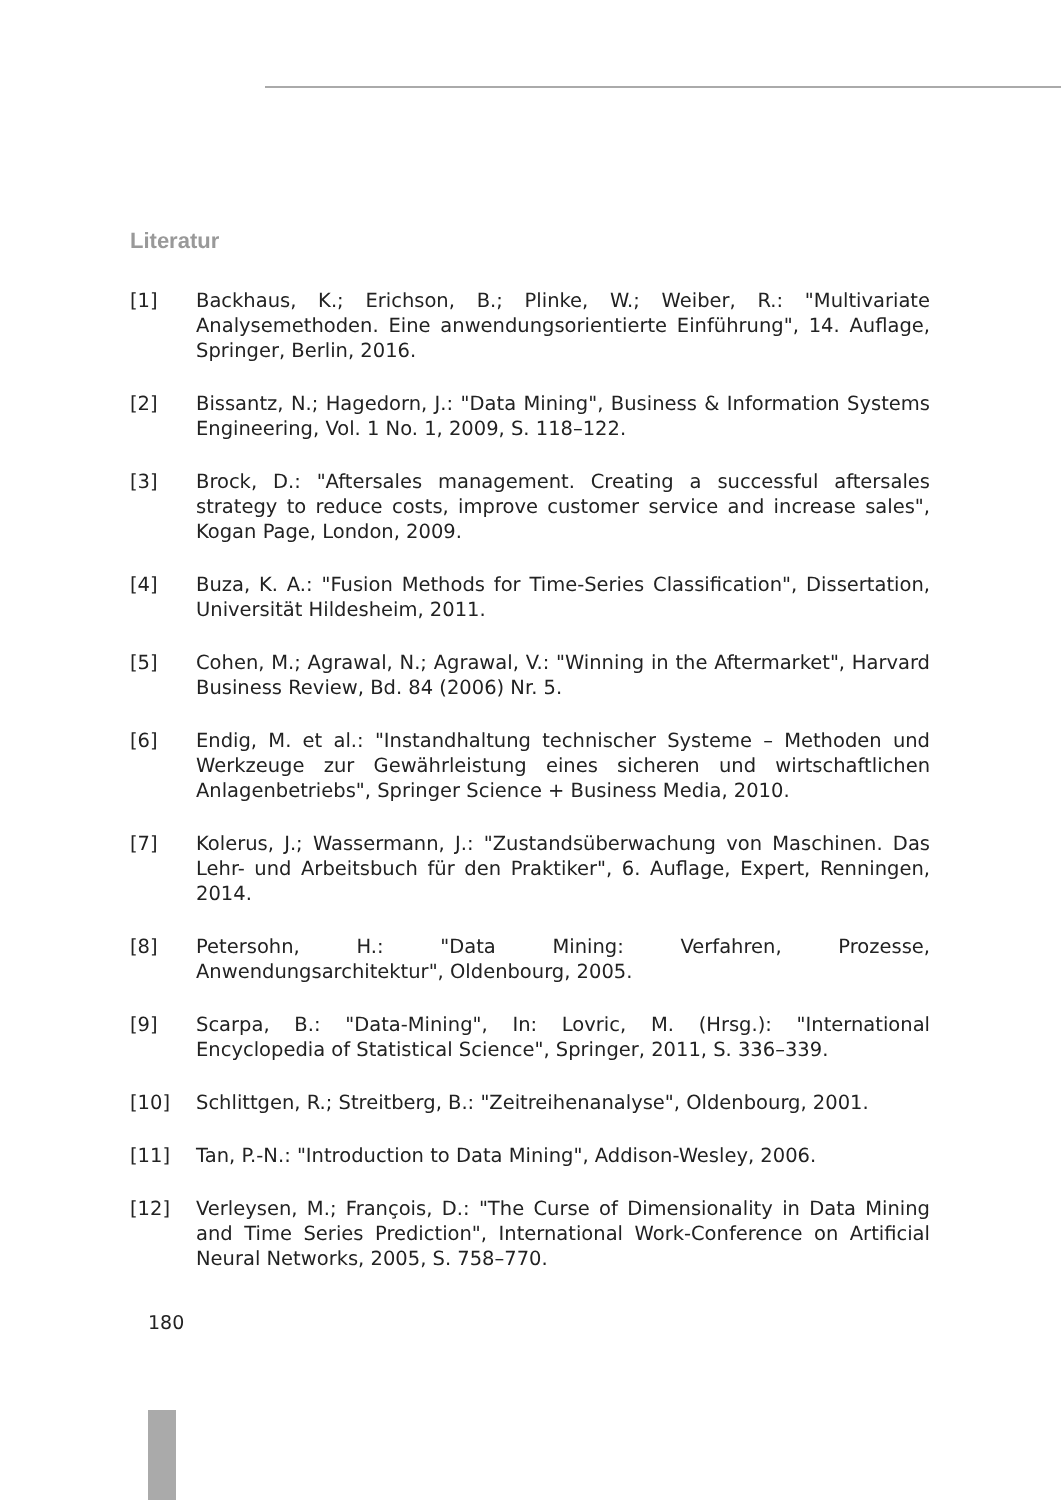Literatur
[1] Backhaus, K.; Erichson, B.; Plinke, W.; Weiber, R.: "Multivariate Analysemethoden. Eine anwendungsorientierte Einführung", 14. Auflage, Springer, Berlin, 2016.
[2] Bissantz, N.; Hagedorn, J.: "Data Mining", Business & Information Systems Engineering, Vol. 1 No. 1, 2009, S. 118–122.
[3] Brock, D.: "Aftersales management. Creating a successful aftersales strategy to reduce costs, improve customer service and increase sales", Kogan Page, London, 2009.
[4] Buza, K. A.: "Fusion Methods for Time-Series Classification", Dissertation, Universität Hildesheim, 2011.
[5] Cohen, M.; Agrawal, N.; Agrawal, V.: "Winning in the Aftermarket", Harvard Business Review, Bd. 84 (2006) Nr. 5.
[6] Endig, M. et al.: "Instandhaltung technischer Systeme – Methoden und Werkzeuge zur Gewährleistung eines sicheren und wirtschaftlichen Anlagenbetriebs", Springer Science + Business Media, 2010.
[7] Kolerus, J.; Wassermann, J.: "Zustandsüberwachung von Maschinen. Das Lehr- und Arbeitsbuch für den Praktiker", 6. Auflage, Expert, Renningen, 2014.
[8] Petersohn, H.: "Data Mining: Verfahren, Prozesse, Anwendungsarchitektur", Oldenbourg, 2005.
[9] Scarpa, B.: "Data-Mining", In: Lovric, M. (Hrsg.): "International Encyclopedia of Statistical Science", Springer, 2011, S. 336–339.
[10] Schlittgen, R.; Streitberg, B.: "Zeitreihenanalyse", Oldenbourg, 2001.
[11] Tan, P.-N.: "Introduction to Data Mining", Addison-Wesley, 2006.
[12] Verleysen, M.; François, D.: "The Curse of Dimensionality in Data Mining and Time Series Prediction", International Work-Conference on Artificial Neural Networks, 2005, S. 758–770.
180